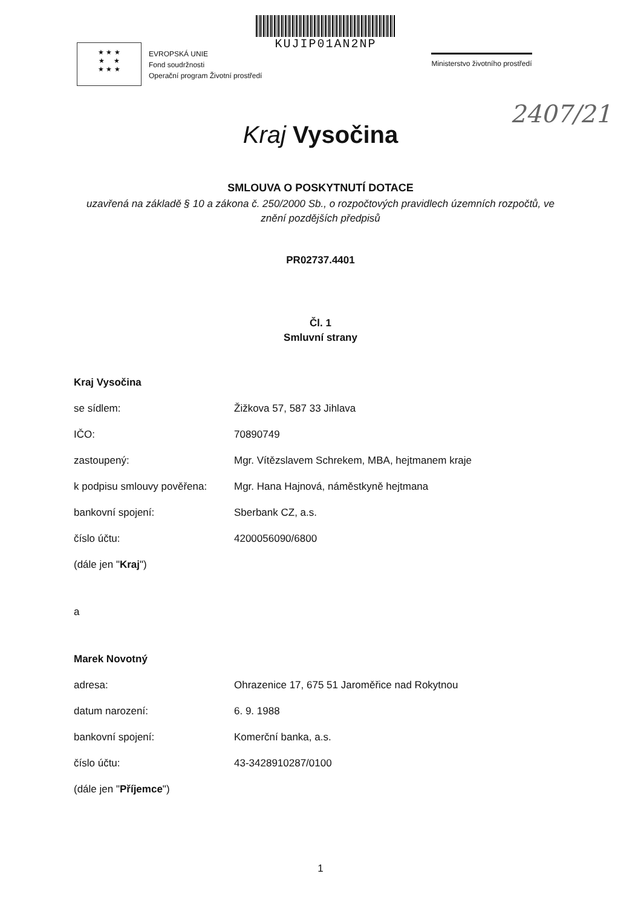★ ★ ★
★ ★
★ ★ ★
EVROPSKÁ UNIE
Fond soudržnosti
Operační program Životní prostředí
KUJIP01AN2NP
Ministerstvo životního prostředí
2407/21
Kraj Vysočina
SMLOUVA O POSKYTNUTÍ DOTACE
uzavřená na základě § 10 a zákona č. 250/2000 Sb., o rozpočtových pravidlech územních rozpočtů, ve znění pozdějších předpisů
PR02737.4401
Čl. 1
Smluvní strany
Kraj Vysočina
se sídlem: Žižkova 57, 587 33 Jihlava
IČO: 70890749
zastoupený: Mgr. Vítězslavem Schrekem, MBA, hejtmanem kraje
k podpisu smlouvy pověřena: Mgr. Hana Hajnová, náměstkyně hejtmana
bankovní spojení: Sberbank CZ, a.s.
číslo účtu: 4200056090/6800
(dále jen " Kraj ")
a
Marek Novotný
adresa: Ohrazenice 17, 675 51 Jaroměřice nad Rokytnou
datum narození: 6. 9. 1988
bankovní spojení: Komerční banka, a.s.
číslo účtu: 43-3428910287/0100
(dále jen " Příjemce ")
1